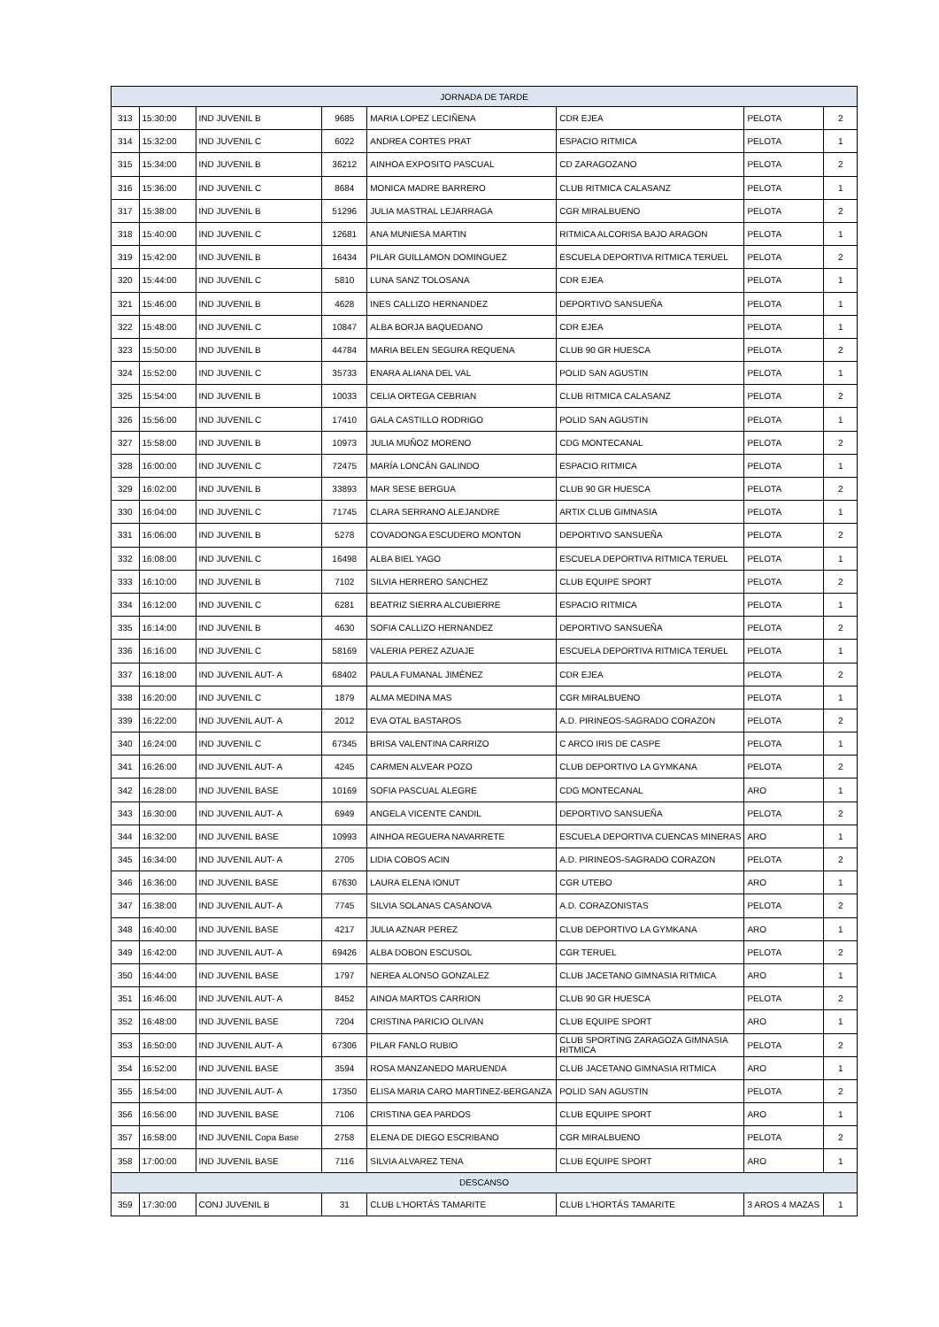| JORNADA DE TARDE | | | | | | | |
| 313 | 15:30:00 | IND JUVENIL B | 9685 | MARIA LOPEZ LECIÑENA | CDR EJEA | PELOTA | 2 |
| 314 | 15:32:00 | IND JUVENIL C | 6022 | ANDREA CORTES PRAT | ESPACIO RITMICA | PELOTA | 1 |
| 315 | 15:34:00 | IND JUVENIL B | 36212 | AINHOA EXPOSITO PASCUAL | CD ZARAGOZANO | PELOTA | 2 |
| 316 | 15:36:00 | IND JUVENIL C | 8684 | MONICA MADRE BARRERO | CLUB RITMICA CALASANZ | PELOTA | 1 |
| 317 | 15:38:00 | IND JUVENIL B | 51296 | JULIA MASTRAL LEJARRAGA | CGR MIRALBUENO | PELOTA | 2 |
| 318 | 15:40:00 | IND JUVENIL C | 12681 | ANA MUNIESA MARTIN | RITMICA ALCORISA BAJO ARAGON | PELOTA | 1 |
| 319 | 15:42:00 | IND JUVENIL B | 16434 | PILAR GUILLAMON DOMINGUEZ | ESCUELA DEPORTIVA RITMICA TERUEL | PELOTA | 2 |
| 320 | 15:44:00 | IND JUVENIL C | 5810 | LUNA SANZ TOLOSANA | CDR EJEA | PELOTA | 1 |
| 321 | 15:46:00 | IND JUVENIL B | 4628 | INES CALLIZO HERNANDEZ | DEPORTIVO SANSUEÑA | PELOTA | 1 |
| 322 | 15:48:00 | IND JUVENIL C | 10847 | ALBA BORJA BAQUEDANO | CDR EJEA | PELOTA | 1 |
| 323 | 15:50:00 | IND JUVENIL B | 44784 | MARIA BELEN SEGURA REQUENA | CLUB 90 GR HUESCA | PELOTA | 2 |
| 324 | 15:52:00 | IND JUVENIL C | 35733 | ENARA ALIANA DEL VAL | POLID SAN AGUSTIN | PELOTA | 1 |
| 325 | 15:54:00 | IND JUVENIL B | 10033 | CELIA ORTEGA CEBRIAN | CLUB RITMICA CALASANZ | PELOTA | 2 |
| 326 | 15:56:00 | IND JUVENIL C | 17410 | GALA CASTILLO RODRIGO | POLID SAN AGUSTIN | PELOTA | 1 |
| 327 | 15:58:00 | IND JUVENIL B | 10973 | JULIA MUÑOZ MORENO | CDG MONTECANAL | PELOTA | 2 |
| 328 | 16:00:00 | IND JUVENIL C | 72475 | MARÍA LONCÁN GALINDO | ESPACIO RITMICA | PELOTA | 1 |
| 329 | 16:02:00 | IND JUVENIL B | 33893 | MAR SESE BERGUA | CLUB 90 GR HUESCA | PELOTA | 2 |
| 330 | 16:04:00 | IND JUVENIL C | 71745 | CLARA SERRANO ALEJANDRE | ARTIX CLUB GIMNASIA | PELOTA | 1 |
| 331 | 16:06:00 | IND JUVENIL B | 5278 | COVADONGA ESCUDERO MONTON | DEPORTIVO SANSUEÑA | PELOTA | 2 |
| 332 | 16:08:00 | IND JUVENIL C | 16498 | ALBA BIEL YAGO | ESCUELA DEPORTIVA RITMICA TERUEL | PELOTA | 1 |
| 333 | 16:10:00 | IND JUVENIL B | 7102 | SILVIA HERRERO SANCHEZ | CLUB EQUIPE SPORT | PELOTA | 2 |
| 334 | 16:12:00 | IND JUVENIL C | 6281 | BEATRIZ SIERRA ALCUBIERRE | ESPACIO RITMICA | PELOTA | 1 |
| 335 | 16:14:00 | IND JUVENIL B | 4630 | SOFIA CALLIZO HERNANDEZ | DEPORTIVO SANSUEÑA | PELOTA | 2 |
| 336 | 16:16:00 | IND JUVENIL C | 58169 | VALERIA PEREZ AZUAJE | ESCUELA DEPORTIVA RITMICA TERUEL | PELOTA | 1 |
| 337 | 16:18:00 | IND JUVENIL AUT- A | 68402 | PAULA FUMANAL JIMÉNEZ | CDR EJEA | PELOTA | 2 |
| 338 | 16:20:00 | IND JUVENIL C | 1879 | ALMA MEDINA MAS | CGR MIRALBUENO | PELOTA | 1 |
| 339 | 16:22:00 | IND JUVENIL AUT- A | 2012 | EVA OTAL BASTAROS | A.D. PIRINEOS-SAGRADO CORAZON | PELOTA | 2 |
| 340 | 16:24:00 | IND JUVENIL C | 67345 | BRISA VALENTINA CARRIZO | C ARCO IRIS DE CASPE | PELOTA | 1 |
| 341 | 16:26:00 | IND JUVENIL AUT- A | 4245 | CARMEN ALVEAR POZO | CLUB DEPORTIVO LA GYMKANA | PELOTA | 2 |
| 342 | 16:28:00 | IND JUVENIL BASE | 10169 | SOFIA PASCUAL ALEGRE | CDG MONTECANAL | ARO | 1 |
| 343 | 16:30:00 | IND JUVENIL AUT- A | 6949 | ANGELA VICENTE CANDIL | DEPORTIVO SANSUEÑA | PELOTA | 2 |
| 344 | 16:32:00 | IND JUVENIL BASE | 10993 | AINHOA REGUERA NAVARRETE | ESCUELA DEPORTIVA CUENCAS MINERAS | ARO | 1 |
| 345 | 16:34:00 | IND JUVENIL AUT- A | 2705 | LIDIA COBOS ACIN | A.D. PIRINEOS-SAGRADO CORAZON | PELOTA | 2 |
| 346 | 16:36:00 | IND JUVENIL BASE | 67630 | LAURA ELENA IONUT | CGR UTEBO | ARO | 1 |
| 347 | 16:38:00 | IND JUVENIL AUT- A | 7745 | SILVIA SOLANAS CASANOVA | A.D. CORAZONISTAS | PELOTA | 2 |
| 348 | 16:40:00 | IND JUVENIL BASE | 4217 | JULIA AZNAR PEREZ | CLUB DEPORTIVO LA GYMKANA | ARO | 1 |
| 349 | 16:42:00 | IND JUVENIL AUT- A | 69426 | ALBA DOBON ESCUSOL | CGR TERUEL | PELOTA | 2 |
| 350 | 16:44:00 | IND JUVENIL BASE | 1797 | NEREA ALONSO GONZALEZ | CLUB JACETANO GIMNASIA RITMICA | ARO | 1 |
| 351 | 16:46:00 | IND JUVENIL AUT- A | 8452 | AINOA MARTOS CARRION | CLUB 90 GR HUESCA | PELOTA | 2 |
| 352 | 16:48:00 | IND JUVENIL BASE | 7204 | CRISTINA PARICIO OLIVAN | CLUB EQUIPE SPORT | ARO | 1 |
| 353 | 16:50:00 | IND JUVENIL AUT- A | 67306 | PILAR FANLO RUBIO | CLUB SPORTING ZARAGOZA GIMNASIA RITMICA | PELOTA | 2 |
| 354 | 16:52:00 | IND JUVENIL BASE | 3594 | ROSA MANZANEDO MARUENDA | CLUB JACETANO GIMNASIA RITMICA | ARO | 1 |
| 355 | 16:54:00 | IND JUVENIL AUT- A | 17350 | ELISA MARIA CARO MARTINEZ-BERGANZA | POLID SAN AGUSTIN | PELOTA | 2 |
| 356 | 16:56:00 | IND JUVENIL BASE | 7106 | CRISTINA GEA PARDOS | CLUB EQUIPE SPORT | ARO | 1 |
| 357 | 16:58:00 | IND JUVENIL Copa Base | 2758 | ELENA DE DIEGO ESCRIBANO | CGR MIRALBUENO | PELOTA | 2 |
| 358 | 17:00:00 | IND JUVENIL BASE | 7116 | SILVIA ALVAREZ TENA | CLUB EQUIPE SPORT | ARO | 1 |
| DESCANSO | | | | | | | |
| 359 | 17:30:00 | CONJ JUVENIL B | 31 | CLUB L'HORTÁS TAMARITE | CLUB L'HORTÁS TAMARITE | 3 AROS 4 MAZAS | 1 |